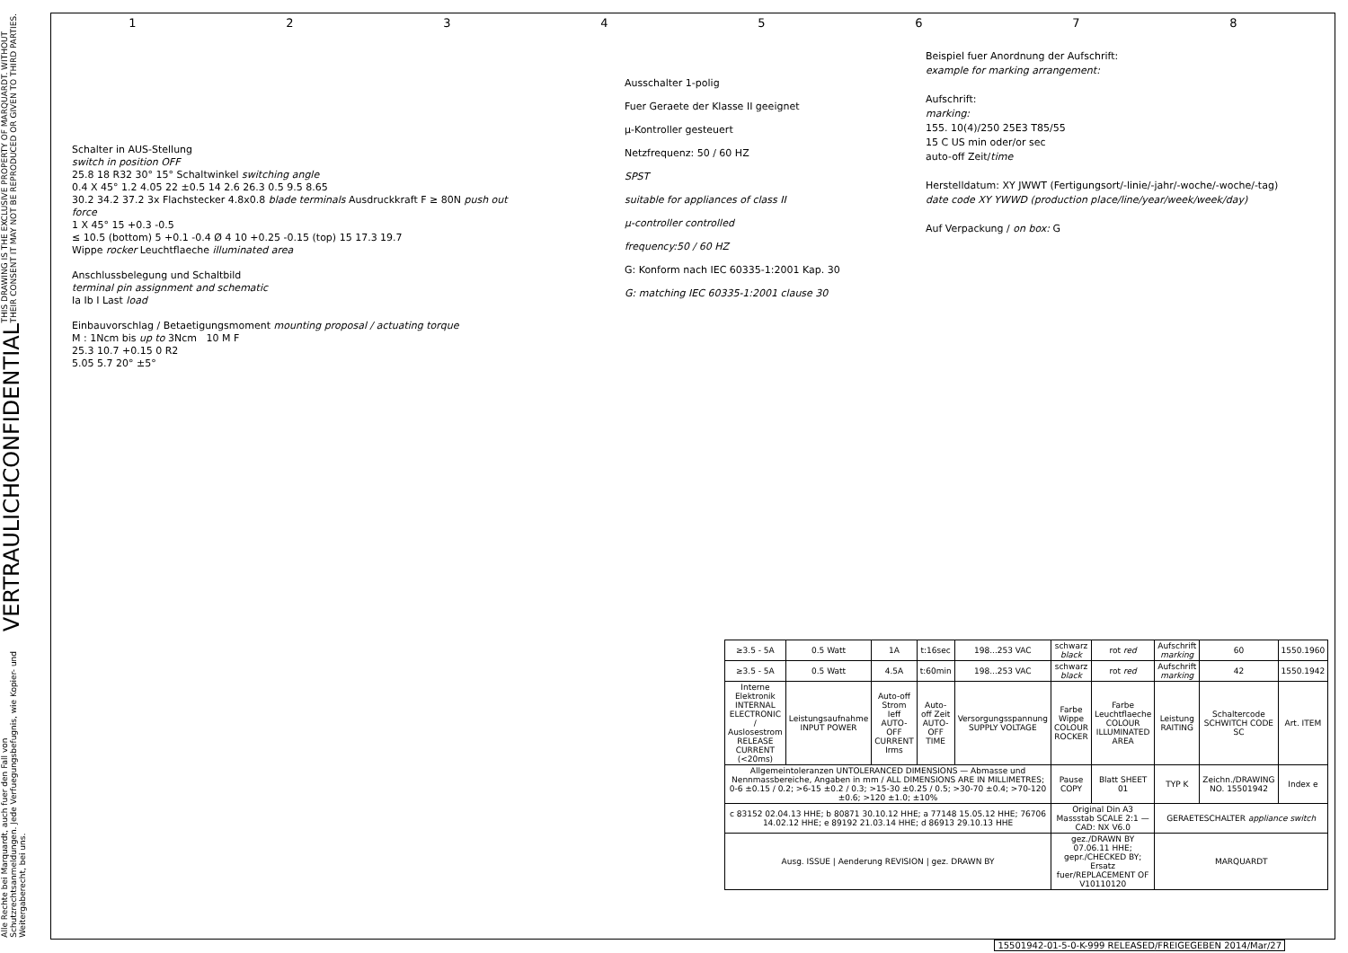THIS DRAWING IS THE EXCLUSIVE PROPERTY OF MARQUARDT. WITHOUT THEIR CONSENT IT MAY NOT BE REPRODUCED OR GIVEN TO THIRD PARTIES.
CONFIDENTIAL
VERTRAULICH
Alle Rechte bei Marquardt, auch fuer den Fall von Schutzrechtsanmeldungen. Jede Verfuegungsbefugnis, wie Kopier- und Weitergaberecht, bei uns.
1 2 3 4 5 6 7 8
Schalter in AUS-Stellung
switch in position OFF
25.8 18 R32 30° 15° Schaltwinkel switching angle
0.4 X 45° 1.2 4.05 22 ±0.5 14 2.6 26.3 0.5 9.5 8.65
30.2 34.2 37.2 3x Flachstecker 4.8x0.8 blade terminals Ausdruckkraft F ≥ 80N push out force
1 X 45° 15 +0.3 -0.5
≤ 10.5 (bottom) 5 +0.1 -0.4 Ø 4 10 +0.25 -0.15 (top) 15 17.3 19.7
Wippe rocker Leuchtflaeche illuminated area
Anschlussbelegung und Schaltbild
terminal pin assignment and schematic
Ia Ib I Last load
Einbauvorschlag / Betaetigungsmoment mounting proposal / actuating torque
M : 1Ncm bis up to 3Ncm 10 M F
25.3 10.7 +0.15 0 R2
5.05 5.7 20° ±5°
Ausschalter 1-polig
Fuer Geraete der Klasse II geeignet
µ-Kontroller gesteuert
Netzfrequenz: 50 / 60 HZ
SPST
suitable for appliances of class II
µ-controller controlled
frequency:50 / 60 HZ
G: Konform nach IEC 60335-1:2001 Kap. 30
G: matching IEC 60335-1:2001 clause 30
Beispiel fuer Anordnung der Aufschrift:
example for marking arrangement:
Aufschrift:
marking:
155. 10(4)/250 25E3 T85/55
15 C US min oder/or sec
auto-off Zeit/time
Herstelldatum: XY JWWT (Fertigungsort/-linie/-jahr/-woche/-woche/-tag)
date code XY YWWD (production place/line/year/week/week/day)
Auf Verpackung / on box: G
| ≥3.5 - 5A | 0.5 Watt | 1A | t:16sec | 198...253 VAC | schwarz black | rot red | Aufschrift marking | 60 | 1550.1960 | |
| ≥3.5 - 5A | 0.5 Watt | 4.5A | t:60min | 198...253 VAC | schwarz black | rot red | Aufschrift marking | 42 | 1550.1942 | |
| Interne Elektronik INTERNAL ELECTRONIC / Auslosestrom RELEASE CURRENT (<20ms) | Leistungsaufnahme INPUT POWER | Auto-off Strom Ieff AUTO-OFF CURRENT Irms | Auto-off Zeit AUTO-OFF TIME | Versorgungsspannung SUPPLY VOLTAGE | Farbe Wippe COLOUR ROCKER | Farbe Leuchtflaeche COLOUR ILLUMINATED AREA | Leistung RAITING | Schaltercode SCHWITCH CODE SC | Art. ITEM | |
| Allgemeintoleranzen UNTOLERANCED DIMENSIONS — Abmasse und Nennmassbereiche, Angaben in mm / ALL DIMENSIONS ARE IN MILLIMETRES; 0-6 ±0.15 / 0.2; >6-15 ±0.2 / 0.3; >15-30 ±0.25 / 0.5; >30-70 ±0.4; >70-120 ±0.6; >120 ±1.0; ±10% | | | | | Pause COPY | Blatt SHEET 01 | TYP K | Zeichn./DRAWING NO. 15501942 | | Index e |
| c 83152 02.04.13 HHE; b 80871 30.10.12 HHE; a 77148 15.05.12 HHE; 76706 14.02.12 HHE; e 89192 21.03.14 HHE; d 86913 29.10.13 HHE | | | | | Original Din A3 Massstab SCALE 2:1 — CAD: NX V6.0 | | GERAETESCHALTER appliance switch | | | |
| Ausg. ISSUE / Aenderung REVISION / gez. DRAWN BY | | | | | gez./DRAWN BY 07.06.11 HHE; gepr./CHECKED BY; Ersatz fuer/REPLACEMENT OF V10110120 | | MARQUARDT | | | |
15501942-01-5-0-K-999 RELEASED/FREIGEGEBEN 2014/Mar/27